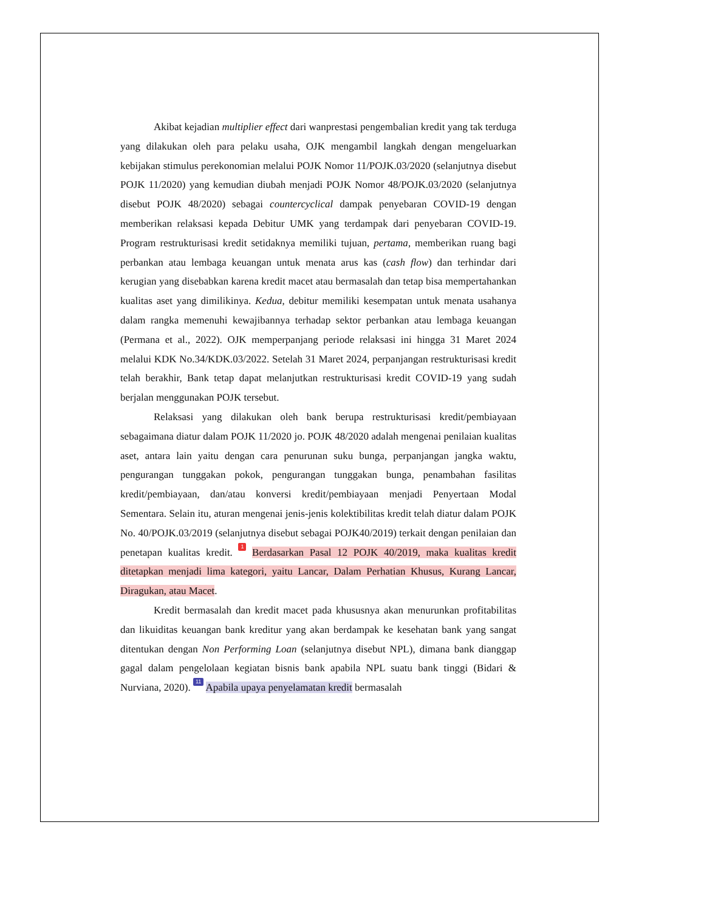Akibat kejadian multiplier effect dari wanprestasi pengembalian kredit yang tak terduga yang dilakukan oleh para pelaku usaha, OJK mengambil langkah dengan mengeluarkan kebijakan stimulus perekonomian melalui POJK Nomor 11/POJK.03/2020 (selanjutnya disebut POJK 11/2020) yang kemudian diubah menjadi POJK Nomor 48/POJK.03/2020 (selanjutnya disebut POJK 48/2020) sebagai countercyclical dampak penyebaran COVID-19 dengan memberikan relaksasi kepada Debitur UMK yang terdampak dari penyebaran COVID-19. Program restrukturisasi kredit setidaknya memiliki tujuan, pertama, memberikan ruang bagi perbankan atau lembaga keuangan untuk menata arus kas (cash flow) dan terhindar dari kerugian yang disebabkan karena kredit macet atau bermasalah dan tetap bisa mempertahankan kualitas aset yang dimilikinya. Kedua, debitur memiliki kesempatan untuk menata usahanya dalam rangka memenuhi kewajibannya terhadap sektor perbankan atau lembaga keuangan (Permana et al., 2022). OJK memperpanjang periode relaksasi ini hingga 31 Maret 2024 melalui KDK No.34/KDK.03/2022. Setelah 31 Maret 2024, perpanjangan restrukturisasi kredit telah berakhir, Bank tetap dapat melanjutkan restrukturisasi kredit COVID-19 yang sudah berjalan menggunakan POJK tersebut.
Relaksasi yang dilakukan oleh bank berupa restrukturisasi kredit/pembiayaan sebagaimana diatur dalam POJK 11/2020 jo. POJK 48/2020 adalah mengenai penilaian kualitas aset, antara lain yaitu dengan cara penurunan suku bunga, perpanjangan jangka waktu, pengurangan tunggakan pokok, pengurangan tunggakan bunga, penambahan fasilitas kredit/pembiayaan, dan/atau konversi kredit/pembiayaan menjadi Penyertaan Modal Sementara. Selain itu, aturan mengenai jenis-jenis kolektibilitas kredit telah diatur dalam POJK No. 40/POJK.03/2019 (selanjutnya disebut sebagai POJK40/2019) terkait dengan penilaian dan penetapan kualitas kredit. 1 Berdasarkan Pasal 12 POJK 40/2019, maka kualitas kredit ditetapkan menjadi lima kategori, yaitu Lancar, Dalam Perhatian Khusus, Kurang Lancar, Diragukan, atau Macet.
Kredit bermasalah dan kredit macet pada khususnya akan menurunkan profitabilitas dan likuiditas keuangan bank kreditur yang akan berdampak ke kesehatan bank yang sangat ditentukan dengan Non Performing Loan (selanjutnya disebut NPL), dimana bank dianggap gagal dalam pengelolaan kegiatan bisnis bank apabila NPL suatu bank tinggi (Bidari & Nurviana, 2020). 11 Apabila upaya penyelamatan kredit bermasalah